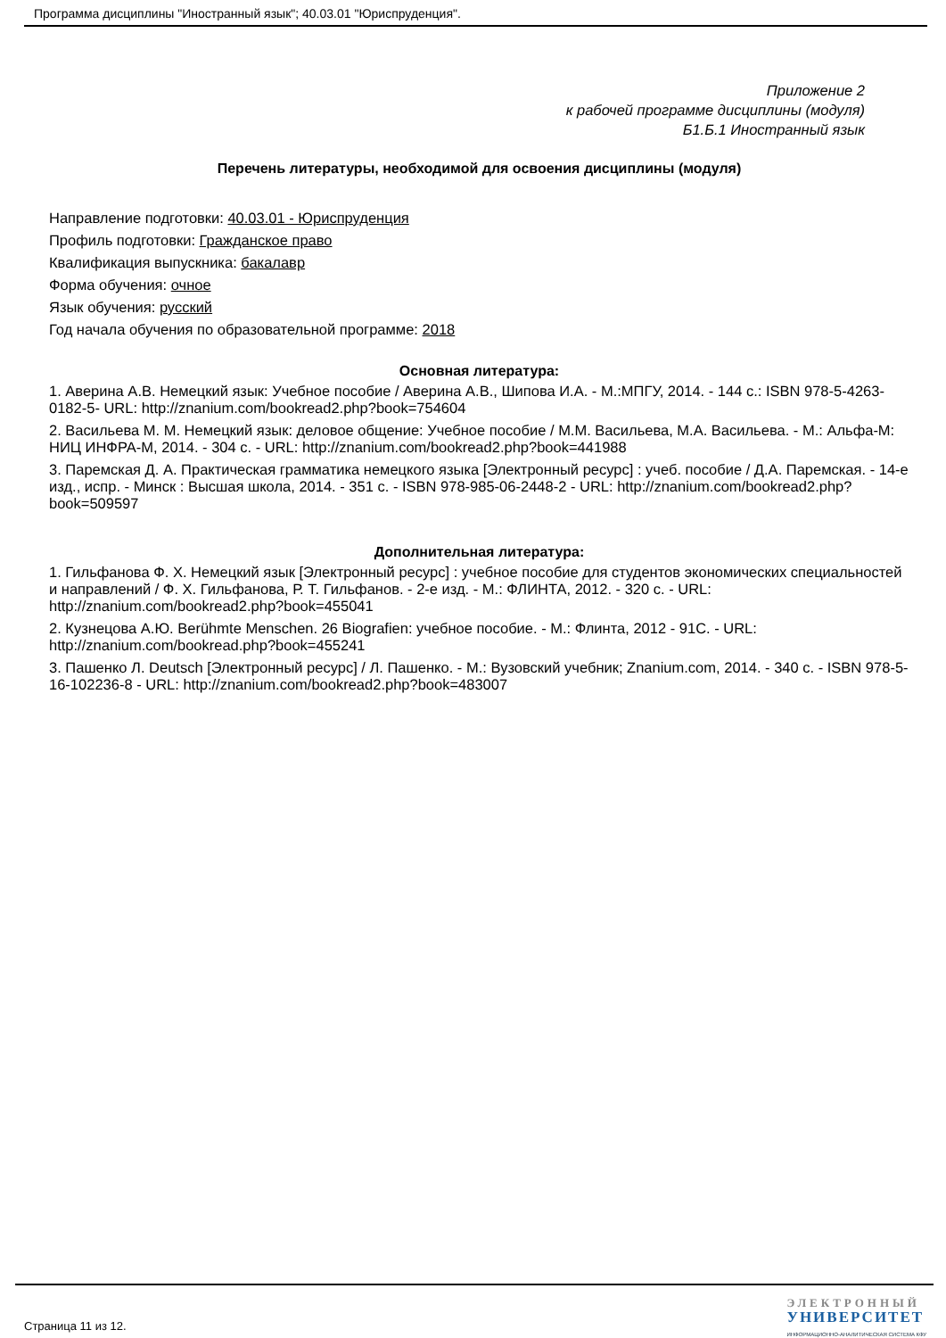Программа дисциплины "Иностранный язык"; 40.03.01 "Юриспруденция".
Приложение 2
к рабочей программе дисциплины (модуля)
Б1.Б.1 Иностранный язык
Перечень литературы, необходимой для освоения дисциплины (модуля)
Направление подготовки: 40.03.01 - Юриспруденция
Профиль подготовки: Гражданское право
Квалификация выпускника: бакалавр
Форма обучения: очное
Язык обучения: русский
Год начала обучения по образовательной программе: 2018
Основная литература:
1. Аверина А.В. Немецкий язык: Учебное пособие / Аверина А.В., Шипова И.А. - М.:МПГУ, 2014. - 144 с.: ISBN 978-5-4263-0182-5- URL: http://znanium.com/bookread2.php?book=754604
2. Васильева М. М. Немецкий язык: деловое общение: Учебное пособие / М.М. Васильева, М.А. Васильева. - М.: Альфа-М: НИЦ ИНФРА-М, 2014. - 304 с. - URL: http://znanium.com/bookread2.php?book=441988
3. Паремская Д. А. Практическая грамматика немецкого языка [Электронный ресурс] : учеб. пособие / Д.А. Паремская. - 14-е изд., испр. - Минск : Высшая школа, 2014. - 351 с. - ISBN 978-985-06-2448-2 - URL: http://znanium.com/bookread2.php?book=509597
Дополнительная литература:
1. Гильфанова Ф. Х. Немецкий язык [Электронный ресурс] : учебное пособие для студентов экономических специальностей и направлений / Ф. Х. Гильфанова, Р. Т. Гильфанов. - 2-е изд. - М.: ФЛИНТА, 2012. - 320 с. - URL: http://znanium.com/bookread2.php?book=455041
2. Кузнецова А.Ю. Berühmte Menschen. 26 Biografien: учебное пособие. - М.: Флинта, 2012 - 91С. - URL: http://znanium.com/bookread.php?book=455241
3. Пашенко Л. Deutsch [Электронный ресурс] / Л. Пашенко. - М.: Вузовский учебник; Znanium.com, 2014. - 340 с. - ISBN 978-5-16-102236-8 - URL: http://znanium.com/bookread2.php?book=483007
Страница 11 из 12.
ЭЛЕКТРОННЫЙ
УНИВЕРСИТЕТ
ИНФОРМАЦИОННО-АНАЛИТИЧЕСКАЯ СИСТЕМА КФУ